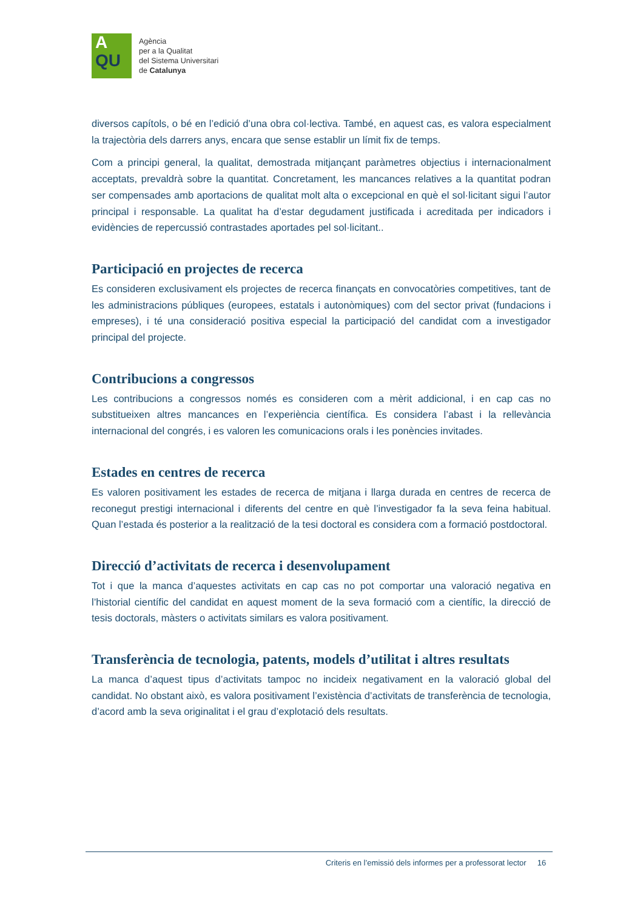A
QU
Agència
per a la Qualitat
del Sistema Universitari
de Catalunya
diversos capítols, o bé en l’edició d’una obra col·lectiva. També, en aquest cas, es valora especialment la trajectòria dels darrers anys, encara que sense establir un límit fix de temps.
Com a principi general, la qualitat, demostrada mitjançant paràmetres objectius i internacionalment acceptats, prevaldrà sobre la quantitat. Concretament, les mancances relatives a la quantitat podran ser compensades amb aportacions de qualitat molt alta o excepcional en què el sol·licitant sigui l’autor principal i responsable. La qualitat ha d’estar degudament justificada i acreditada per indicadors i evidències de repercussió contrastades aportades pel sol·licitant..
Participació en projectes de recerca
Es consideren exclusivament els projectes de recerca finançats en convocatòries competitives, tant de les administracions públiques (europees, estatals i autonòmiques) com del sector privat (fundacions i empreses), i té una consideració positiva especial la participació del candidat com a investigador principal del projecte.
Contribucions a congressos
Les contribucions a congressos només es consideren com a mèrit addicional, i en cap cas no substitueixen altres mancances en l’experiència científica. Es considera l’abast i la rellevància internacional del congrés, i es valoren les comunicacions orals i les ponències invitades.
Estades en centres de recerca
Es valoren positivament les estades de recerca de mitjana i llarga durada en centres de recerca de reconegut prestigi internacional i diferents del centre en què l’investigador fa la seva feina habitual. Quan l’estada és posterior a la realització de la tesi doctoral es considera com a formació postdoctoral.
Direcció d’activitats de recerca i desenvolupament
Tot i que la manca d’aquestes activitats en cap cas no pot comportar una valoració negativa en l’historial científic del candidat en aquest moment de la seva formació com a científic, la direcció de tesis doctorals, màsters o activitats similars es valora positivament.
Transferència de tecnologia, patents, models d’utilitat i altres resultats
La manca d’aquest tipus d’activitats tampoc no incideix negativament en la valoració global del candidat. No obstant això, es valora positivament l’existència d’activitats de transferència de tecnologia, d’acord amb la seva originalitat i el grau d’explotació dels resultats.
Criteris en l’emissió dels informes per a professorat lector 16